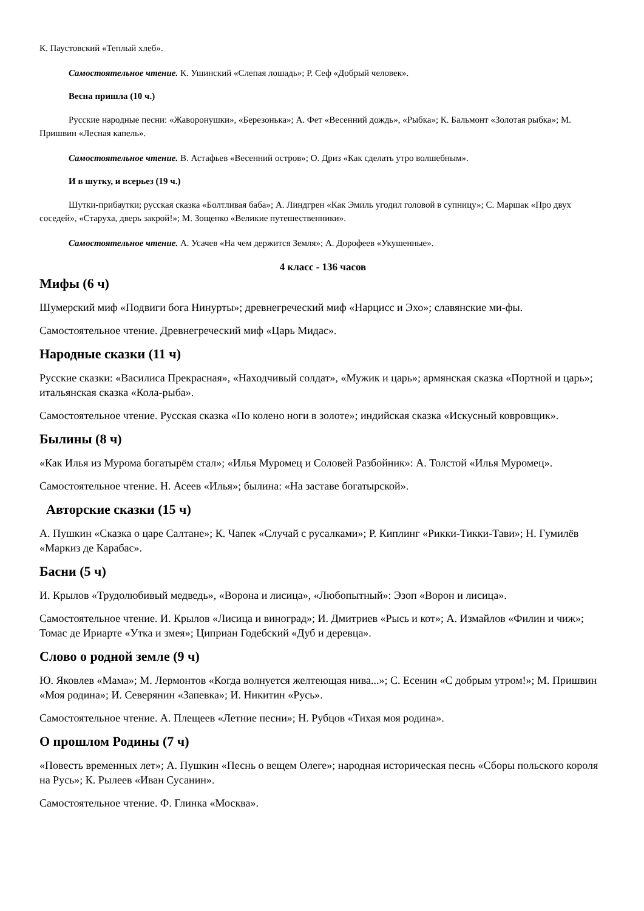К. Паустовский «Теплый хлеб».
Самостоятельное чтение. К. Ушинский «Слепая лошадь»; Р. Сеф «Добрый человек».
Весна пришла (10 ч.)
Русские народные песни: «Жаворонушки», «Березонька»; А. Фет «Весенний дождь», «Рыбка»; К. Бальмонт «Золотая рыбка»; М. Пришвин «Лесная капель».
Самостоятельное чтение. В. Астафьев «Весенний остров»; О. Дриз «Как сделать утро волшебным».
И в шутку, и всерьез (19 ч.)
Шутки-прибаутки; русская сказка «Болтливая баба»; А. Линдгрен «Как Эмиль угодил головой в супницу»; С. Маршак «Про двух соседей», «Старуха, дверь закрой!»; М. Зощенко «Великие путешественники».
Самостоятельное чтение. А. Усачев «На чем держится Земля»; А. Дорофеев «Укушенные».
4 класс - 136 часов
Мифы (6 ч)
Шумерский миф «Подвиги бога Нинурты»; древнегреческий миф «Нарцисс и Эхо»; славянские ми-фы.
Самостоятельное чтение. Древнегреческий миф «Царь Мидас».
Народные сказки (11 ч)
Русские сказки: «Василиса Прекрасная», «Находчивый солдат», «Мужик и царь»; армянская сказка «Портной и царь»; итальянская сказка «Кола-рыба».
Самостоятельное чтение. Русская сказка «По колено ноги в золоте»; индийская сказка «Искусный ковровщик».
Былины (8 ч)
«Как Илья из Мурома богатырём стал»; «Илья Муромец и Соловей Разбойник»: А. Толстой «Илья Муромец».
Самостоятельное чтение. Н. Асеев «Илья»; былина: «На заставе богатырской».
Авторские сказки (15 ч)
А. Пушкин «Сказка о царе Салтане»; К. Чапек «Случай с русалками»; Р. Киплинг «Рикки-Тикки-Тави»; Н. Гумилёв «Маркиз де Карабас».
Басни (5 ч)
И. Крылов «Трудолюбивый медведь», «Ворона и лисица», «Любопытный»: Эзоп «Ворон и лисица».
Самостоятельное чтение. И. Крылов «Лисица и виноград»; И. Дмитриев «Рысь и кот»; А. Измайлов «Филин и чиж»; Томас де Ириарте «Утка и змея»; Циприан Годебский «Дуб и деревца».
Слово о родной земле (9 ч)
Ю. Яковлев «Мама»; М. Лермонтов «Когда волнуется желтеющая нива...»; С. Есенин «С добрым утром!»; М. Пришвин «Моя родина»; И. Северянин «Запевка»; И. Никитин «Русь».
Самостоятельное чтение. А. Плещеев «Летние песни»; Н. Рубцов «Тихая моя родина».
О прошлом Родины (7 ч)
«Повесть временных лет»; А. Пушкин «Песнь о вещем Олеге»; народная историческая песнь «Сборы польского короля на Русь»; К. Рылеев «Иван Сусанин».
Самостоятельное чтение. Ф. Глинка «Москва».